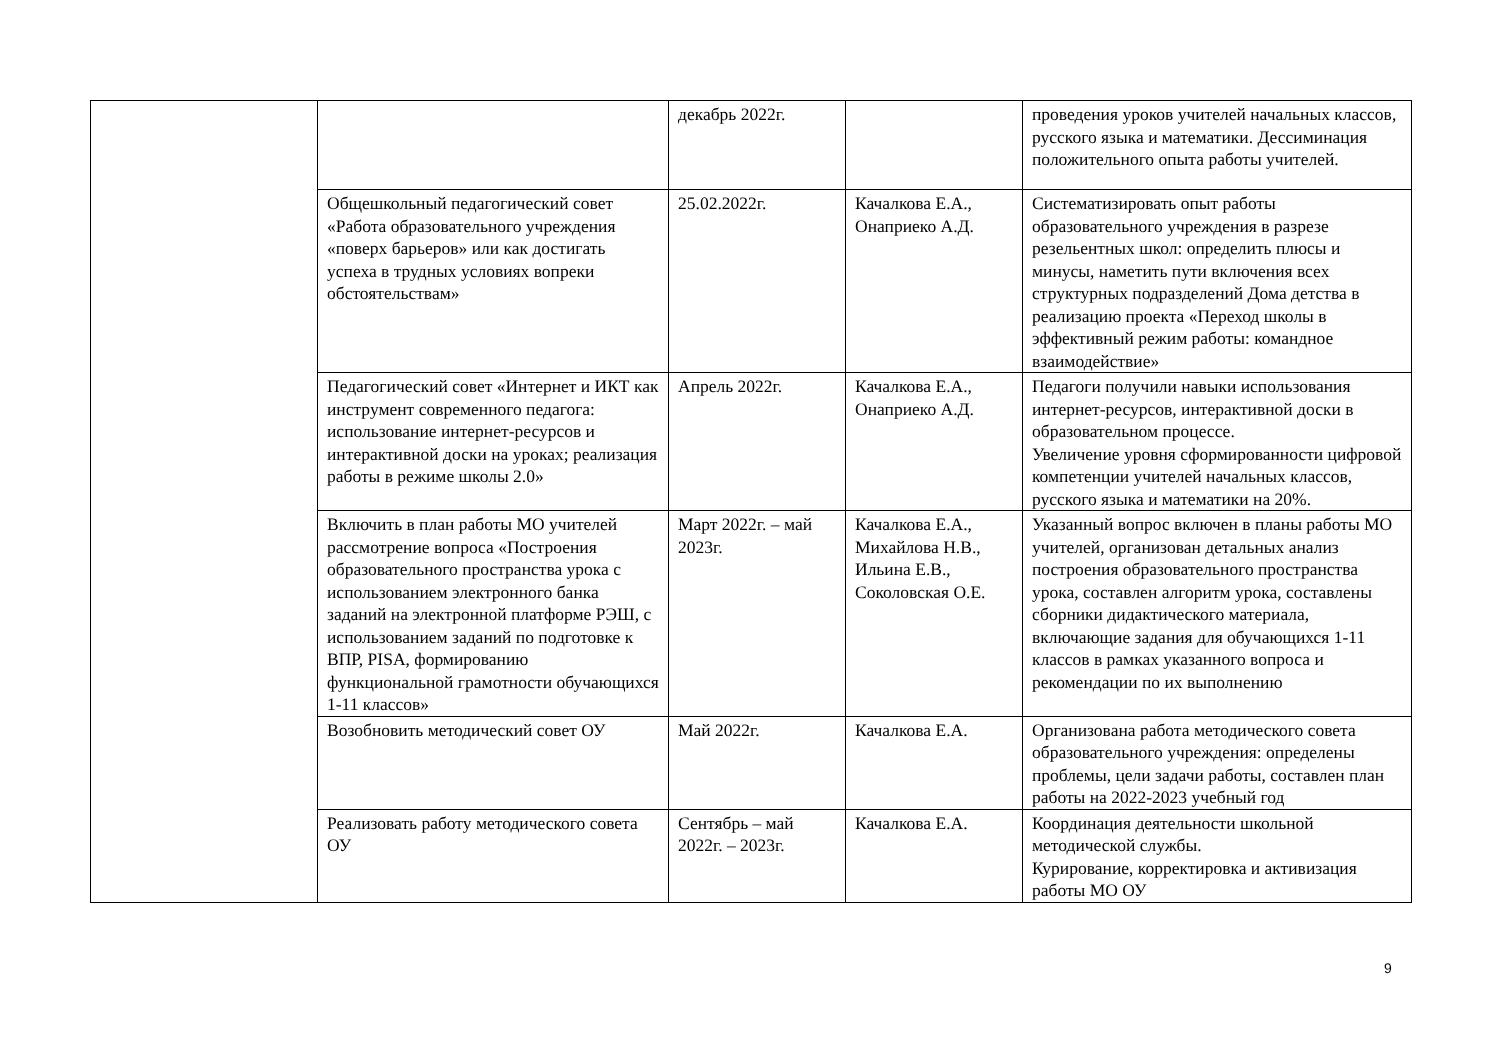| | | декабрь 2022г. | | проведения уроков учителей начальных классов, русского языка и математики. Дессиминация положительного опыта работы учителей. |
| | Общешкольный педагогический совет «Работа образовательного учреждения «поверх барьеров» или как достигать успеха в трудных условиях вопреки обстоятельствам» | 25.02.2022г. | Качалкова Е.А., Онаприеко А.Д. | Систематизировать опыт работы образовательного учреждения в разрезе резельентных школ: определить плюсы и минусы, наметить пути включения всех структурных подразделений Дома детства в реализацию проекта «Переход школы в эффективный режим работы: командное взаимодействие» |
| | Педагогический совет «Интернет и ИКТ как инструмент современного педагога: использование интернет-ресурсов и интерактивной доски на уроках; реализация работы в режиме школы 2.0» | Апрель 2022г. | Качалкова Е.А., Онаприеко А.Д. | Педагоги получили навыки использования интернет-ресурсов, интерактивной доски в образовательном процессе. Увеличение уровня сформированности цифровой компетенции учителей начальных классов, русского языка и математики на 20%. |
| | Включить в план работы МО учителей рассмотрение вопроса «Построения образовательного пространства урока с использованием электронного банка заданий на электронной платформе РЭШ, с использованием заданий по подготовке к ВПР, PISA, формированию функциональной грамотности обучающихся 1-11 классов» | Март 2022г. – май 2023г. | Качалкова Е.А., Михайлова Н.В., Ильина Е.В., Соколовская О.Е. | Указанный вопрос включен в планы работы МО учителей, организован детальных анализ построения образовательного пространства урока, составлен алгоритм урока, составлены сборники дидактического материала, включающие задания для обучающихся 1-11 классов в рамках указанного вопроса и рекомендации по их выполнению |
| | Возобновить методический совет ОУ | Май 2022г. | Качалкова Е.А. | Организована работа методического совета образовательного учреждения: определены проблемы, цели задачи работы, составлен план работы на 2022-2023 учебный год |
| | Реализовать работу методического совета ОУ | Сентябрь – май 2022г. – 2023г. | Качалкова Е.А. | Координация деятельности школьной методической службы. Курирование, корректировка и активизация работы МО ОУ |
9